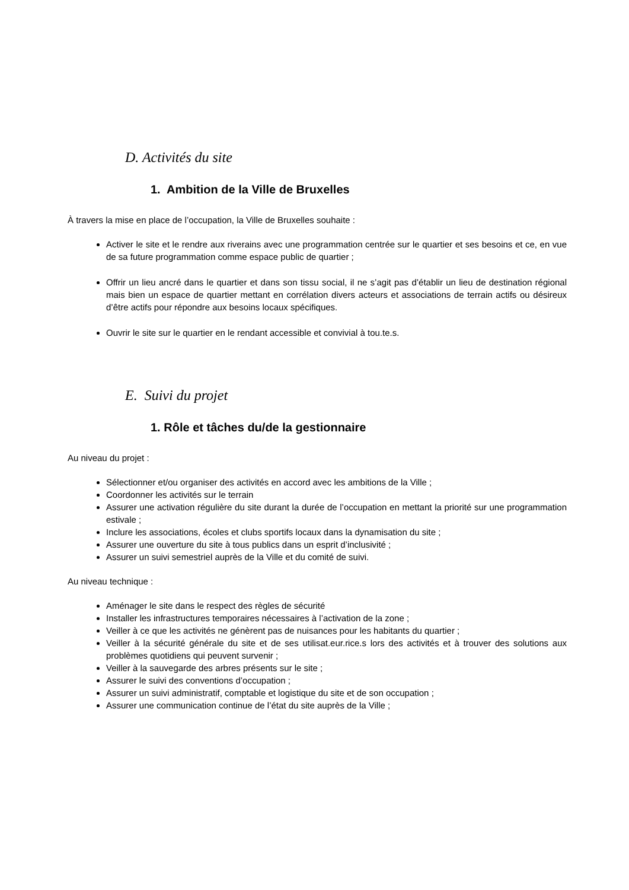D. Activités du site
1. Ambition de la Ville de Bruxelles
À travers la mise en place de l’occupation, la Ville de Bruxelles souhaite :
Activer le site et le rendre aux riverains avec une programmation centrée sur le quartier et ses besoins et ce, en vue de sa future programmation comme espace public de quartier ;
Offrir un lieu ancré dans le quartier et dans son tissu social, il ne s’agit pas d’établir un lieu de destination régional mais bien un espace de quartier mettant en corrélation divers acteurs et associations de terrain actifs ou désireux d’être actifs pour répondre aux besoins locaux spécifiques.
Ouvrir le site sur le quartier en le rendant accessible et convivial à tou.te.s.
E. Suivi du projet
1. Rôle et tâches du/de la gestionnaire
Au niveau du projet :
Sélectionner et/ou organiser des activités en accord avec les ambitions de la Ville ;
Coordonner les activités sur le terrain
Assurer une activation régulière du site durant la durée de l’occupation en mettant la priorité sur une programmation estivale ;
Inclure les associations, écoles et clubs sportifs locaux dans la dynamisation du site ;
Assurer une ouverture du site à tous publics dans un esprit d’inclusivité ;
Assurer un suivi semestriel auprès de la Ville et du comité de suivi.
Au niveau technique :
Aménager le site dans le respect des règles de sécurité
Installer les infrastructures temporaires nécessaires à l’activation de la zone ;
Veiller à ce que les activités ne génèrent pas de nuisances pour les habitants du quartier ;
Veiller à la sécurité générale du site et de ses utilisat.eur.rice.s lors des activités et à trouver des solutions aux problèmes quotidiens qui peuvent survenir ;
Veiller à la sauvegarde des arbres présents sur le site ;
Assurer le suivi des conventions d’occupation ;
Assurer un suivi administratif, comptable et logistique du site et de son occupation ;
Assurer une communication continue de l’état du site auprès de la Ville ;